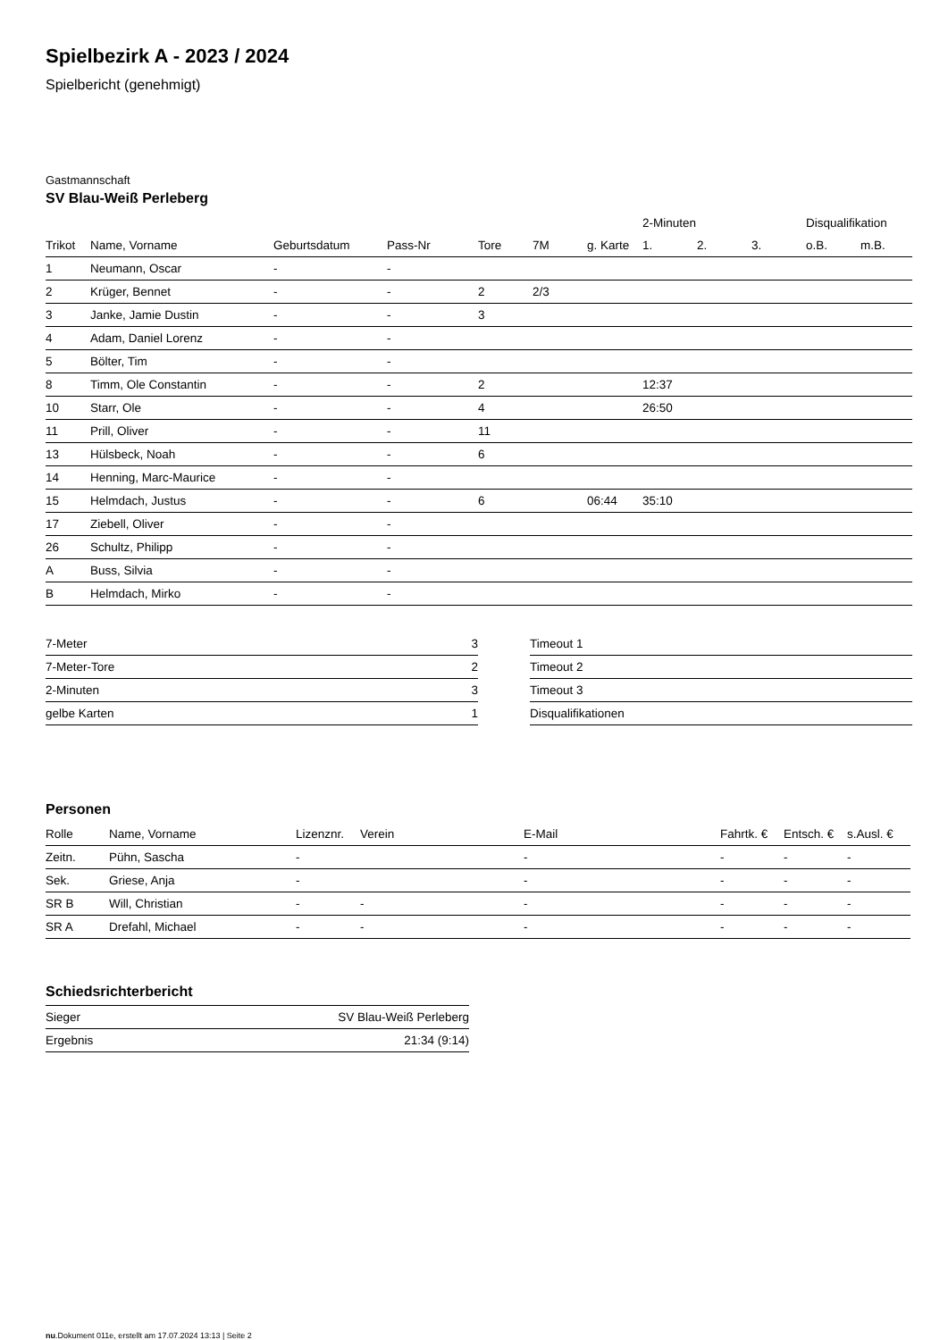Spielbezirk A - 2023 / 2024
Spielbericht (genehmigt)
Gastmannschaft
SV Blau-Weiß Perleberg
| | | | | | | | | 2-Minuten | | | Disqualifikation | |
| --- | --- | --- | --- | --- | --- | --- | --- | --- | --- | --- | --- | --- |
| Trikot | Name, Vorname | Geburtsdatum | Pass-Nr | Tore | 7M | g. Karte | | 1. | 2. | 3. | o.B. | m.B. |
| 1 | Neumann, Oscar | - | - | | | | | | | | | |
| 2 | Krüger, Bennet | - | - | 2 | 2/3 | | | | | | | |
| 3 | Janke, Jamie Dustin | - | - | 3 | | | | | | | | |
| 4 | Adam, Daniel Lorenz | - | - | | | | | | | | | |
| 5 | Bölter, Tim | - | - | | | | | | | | | |
| 8 | Timm, Ole Constantin | - | - | 2 | | | | 12:37 | | | | |
| 10 | Starr, Ole | - | - | 4 | | | | 26:50 | | | | |
| 11 | Prill, Oliver | - | - | 11 | | | | | | | | |
| 13 | Hülsbeck, Noah | - | - | 6 | | | | | | | | |
| 14 | Henning, Marc-Maurice | - | - | | | | | | | | | |
| 15 | Helmdach, Justus | - | - | 6 | | 06:44 | | 35:10 | | | | |
| 17 | Ziebell, Oliver | - | - | | | | | | | | | |
| 26 | Schultz, Philipp | - | - | | | | | | | | | |
| A | Buss, Silvia | - | - | | | | | | | | | |
| B | Helmdach, Mirko | - | - | | | | | | | | | |
| 7-Meter | 3 |
| 7-Meter-Tore | 2 |
| 2-Minuten | 3 |
| gelbe Karten | 1 |
| Timeout 1 |
| Timeout 2 |
| Timeout 3 |
| Disqualifikationen |
Personen
| Rolle | Name, Vorname | Lizenznr. | Verein | E-Mail | Fahrtk. € | Entsch. € | s.Ausl. € |
| --- | --- | --- | --- | --- | --- | --- | --- |
| Zeitn. | Pühn, Sascha | - | | - | - | - | - |
| Sek. | Griese, Anja | - | | - | - | - | - |
| SR B | Will, Christian | - | - | - | - | - | - |
| SR A | Drefahl, Michael | - | - | - | - | - | - |
Schiedsrichterbericht
| Sieger | SV Blau-Weiß Perleberg |
| Ergebnis | 21:34 (9:14) |
nu.Dokument 011e, erstellt am 17.07.2024 13:13 | Seite 2